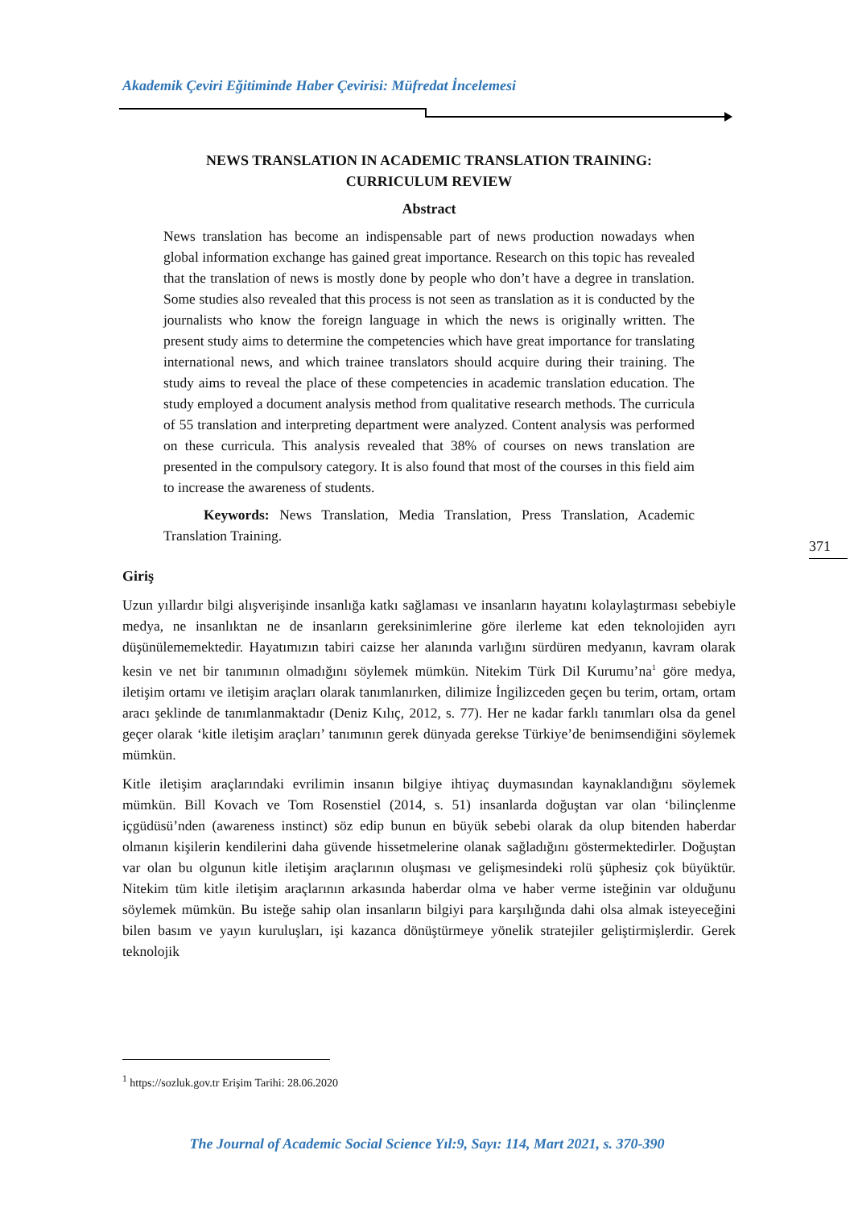Akademik Çeviri Eğitiminde Haber Çevirisi: Müfredat İncelemesi
NEWS TRANSLATION IN ACADEMIC TRANSLATION TRAINING:
CURRICULUM REVIEW
Abstract
News translation has become an indispensable part of news production nowadays when global information exchange has gained great importance. Research on this topic has revealed that the translation of news is mostly done by people who don’t have a degree in translation. Some studies also revealed that this process is not seen as translation as it is conducted by the journalists who know the foreign language in which the news is originally written. The present study aims to determine the competencies which have great importance for translating international news, and which trainee translators should acquire during their training. The study aims to reveal the place of these competencies in academic translation education. The study employed a document analysis method from qualitative research methods. The curricula of 55 translation and interpreting department were analyzed. Content analysis was performed on these curricula. This analysis revealed that 38% of courses on news translation are presented in the compulsory category. It is also found that most of the courses in this field aim to increase the awareness of students.
Keywords: News Translation, Media Translation, Press Translation, Academic Translation Training.
Giriş
Uzun yıllardır bilgi alışverişinde insanlığa katkı sağlaması ve insanların hayatını kolaylaştırması sebebiyle medya, ne insanlıktan ne de insanların gereksinimlerine göre ilerleme kat eden teknolojiden ayrı düşünülememektedir. Hayatımızın tabiri caizse her alanında varlığını sürdüren medyanın, kavram olarak kesin ve net bir tanımının olmadığını söylemek mümkün. Nitekim Türk Dil Kurumu’na<sup>1</sup> göre medya, iletişim ortamı ve iletişim araçları olarak tanımlanırken, dilimize İngilizceden geçen bu terim, ortam, ortam aracı şeklinde de tanımlanmaktadır (Deniz Kılıç, 2012, s. 77). Her ne kadar farklı tanımları olsa da genel geçer olarak ‘kitle iletişim araçları’ tanımının gerek dünyada gerekse Türkiye’de benimsendiğini söylemek mümkün.
Kitle iletişim araçlarındaki evrilimin insanın bilgiye ihtiyaç duymasından kaynaklandığını söylemek mümkün. Bill Kovach ve Tom Rosenstiel (2014, s. 51) insanlarda doğuştan var olan ‘bilinçlenme içgüdüsü’nden (awareness instinct) söz edip bunun en büyük sebebi olarak da olup bitenden haberdar olmanın kişilerin kendilerini daha güvende hissetmelerine olanak sağladığını göstermektedirler. Doğuştan var olan bu olgunun kitle iletişim araçlarının oluşması ve gelişmesindeki rolü şüphesiz çok büyüktür. Nitekim tüm kitle iletişim araçlarının arkasında haberdar olma ve haber verme isteğinin var olduğunu söylemek mümkün. Bu isteğe sahip olan insanların bilgiyi para karşılığında dahi olsa almak isteyeceğini bilen basım ve yayın kuruluşları, işi kazanca dönüştürmeye yönelik stratejiler geliştirmişlerdir. Gerek teknolojik
371
<sup>1</sup> https://sozluk.gov.tr Erişim Tarihi: 28.06.2020
The Journal of Academic Social Science Yıl:9, Sayı: 114, Mart 2021, s. 370-390